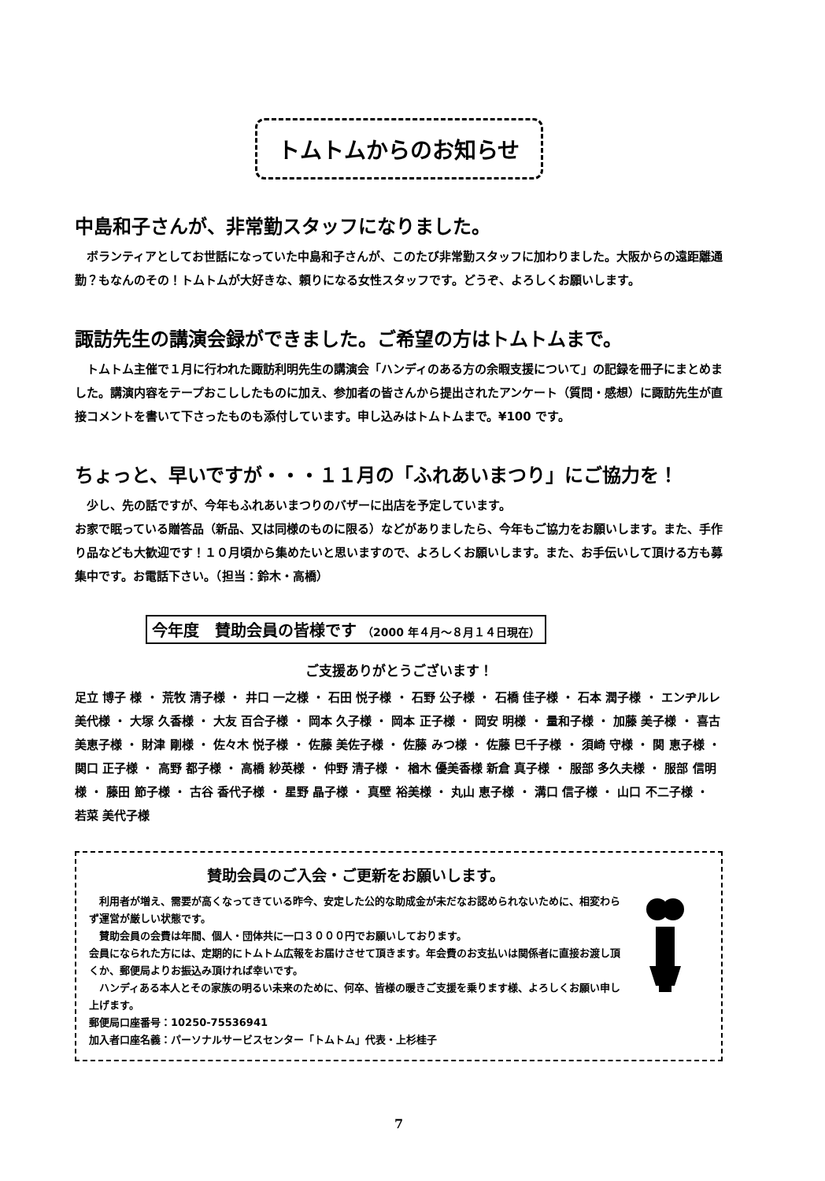トムトムからのお知らせ
中島和子さんが、非常勤スタッフになりました。
　ボランティアとしてお世話になっていた中島和子さんが、このたび非常勤スタッフに加わりました。大阪からの遠距離通勤？もなんのその！トムトムが大好きな、頼りになる女性スタッフです。どうぞ、よろしくお願いします。
諏訪先生の講演会録ができました。ご希望の方はトムトムまで。
　トムトム主催で１月に行われた諏訪利明先生の講演会「ハンディのある方の余暇支援について」の記録を冊子にまとめました。講演内容をテープおこししたものに加え、参加者の皆さんから提出されたアンケート（質問・感想）に諏訪先生が直接コメントを書いて下さったものも添付しています。申し込みはトムトムまで。¥100 です。
ちょっと、早いですが・・・１１月の「ふれあいまつり」にご協力を！
　少し、先の話ですが、今年もふれあいまつりのバザーに出店を予定しています。
お家で眠っている贈答品（新品、又は同様のものに限る）などがありましたら、今年もご協力をお願いします。また、手作り品なども大歓迎です！１０月頃から集めたいと思いますので、よろしくお願いします。また、お手伝いして頂ける方も募集中です。お電話下さい。（担当：鈴木・高橋）
今年度　賛助会員の皆様です （2000 年４月～８月１４日現在）
ご支援ありがとうございます！
足立 博子 様 ・ 荒牧 清子様 ・ 井口 一之様 ・ 石田 悦子様 ・ 石野 公子様 ・ 石橋 佳子様 ・ 石本 潤子様 ・ エンヂルレ 美代様 ・ 大塚 久香様 ・ 大友 百合子様 ・ 岡本 久子様 ・ 岡本 正子様 ・ 岡安 明様 ・ 量和子様 ・ 加藤 美子様 ・ 喜古 美恵子様 ・ 財津 剛様 ・ 佐々木 悦子様 ・ 佐藤 美佐子様 ・ 佐藤 みつ様 ・ 佐藤 巳千子様 ・ 須崎 守様 ・ 関 恵子様 ・ 関口 正子様 ・ 高野 都子様 ・ 高橋 紗英様 ・ 仲野 清子様 ・ 楢木 優美香様 新倉 真子様 ・ 服部 多久夫様 ・ 服部 信明様 ・ 藤田 節子様 ・ 古谷 香代子様 ・ 星野 晶子様 ・ 真壁 裕美様 ・ 丸山 恵子様 ・ 溝口 信子様 ・ 山口 不二子様 ・ 若菜 美代子様
賛助会員のご入会・ご更新をお願いします。
　利用者が増え、需要が高くなってきている昨今、安定した公的な助成金が未だなお認められないために、相変わらず運営が厳しい状態です。
　賛助会員の会費は年間、個人・団体共に一口３０００円でお願いしております。
会員になられた方には、定期的にトムトム広報をお届けさせて頂きます。年会費のお支払いは関係者に直接お渡し頂くか、郵便局よりお振込み頂ければ幸いです。
　ハンディある本人とその家族の明るい未来のために、何卒、皆様の暖きご支援を乗ります様、よろしくお願い申し上げます。
郵便局口座番号：10250-75536941
加入者口座名義：パーソナルサービスセンター「トムトム」代表・上杉桂子
7